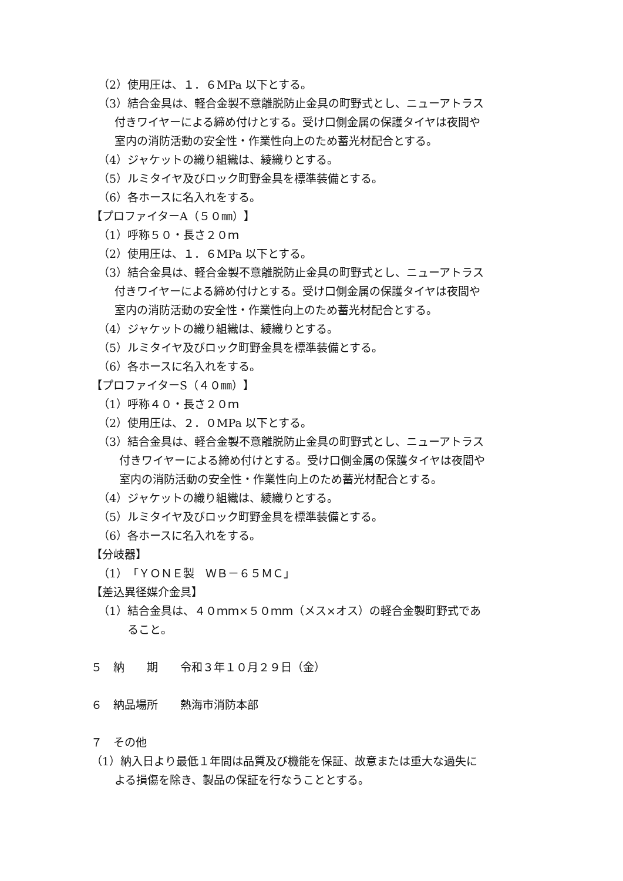（2）使用圧は、１．６MPa 以下とする。
（3）結合金具は、軽合金製不意離脱防止金具の町野式とし、ニューアトラス
付きワイヤーによる締め付けとする。受け口側金属の保護タイヤは夜間や
室内の消防活動の安全性・作業性向上のため蓄光材配合とする。
（4）ジャケットの織り組織は、綾織りとする。
（5）ルミタイヤ及びロック町野金具を標準装備とする。
（6）各ホースに名入れをする。
【プロファイターA（５０㎜）】
（1）呼称５０・長さ２０ｍ
（2）使用圧は、１．６MPa 以下とする。
（3）結合金具は、軽合金製不意離脱防止金具の町野式とし、ニューアトラス
付きワイヤーによる締め付けとする。受け口側金属の保護タイヤは夜間や
室内の消防活動の安全性・作業性向上のため蓄光材配合とする。
（4）ジャケットの織り組織は、綾織りとする。
（5）ルミタイヤ及びロック町野金具を標準装備とする。
（6）各ホースに名入れをする。
【プロファイターS（４０㎜）】
（1）呼称４０・長さ２０ｍ
（2）使用圧は、２．０MPa 以下とする。
（3）結合金具は、軽合金製不意離脱防止金具の町野式とし、ニューアトラス
付きワイヤーによる締め付けとする。受け口側金属の保護タイヤは夜間や
室内の消防活動の安全性・作業性向上のため蓄光材配合とする。
（4）ジャケットの織り組織は、綾織りとする。
（5）ルミタイヤ及びロック町野金具を標準装備とする。
（6）各ホースに名入れをする。
【分岐器】
（1）「ＹＯＮＥ製　ＷＢ－６５ＭＣ」
【差込異径媒介金具】
（1）結合金具は、４０ｍｍ×５０ｍｍ（メス×オス）の軽合金製町野式であ
ること。
５　納　　期　　令和３年１０月２９日（金）
６　納品場所　　熱海市消防本部
７　その他
（1）納入日より最低１年間は品質及び機能を保証、故意または重大な過失に
よる損傷を除き、製品の保証を行なうこととする。